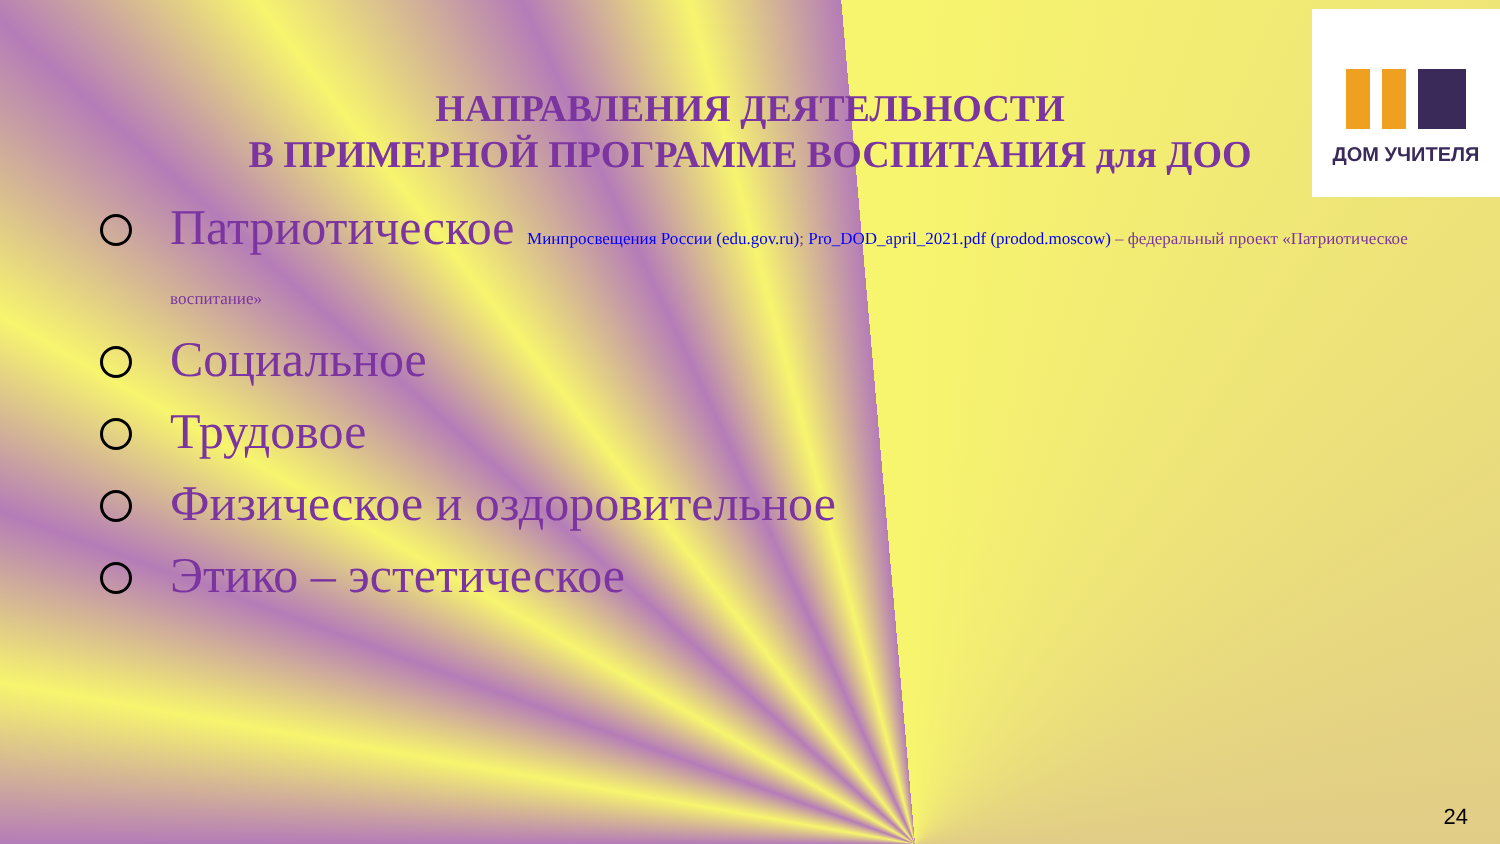ДОМ УЧИТЕЛЯ
НАПРАВЛЕНИЯ ДЕЯТЕЛЬНОСТИ
В ПРИМЕРНОЙ ПРОГРАММЕ ВОСПИТАНИЯ для ДОО
Патриотическое Минпросвещения России (edu.gov.ru); Pro_DOD_april_2021.pdf (prodod.moscow) – федеральный проект «Патриотическое воспитание»
Социальное
Трудовое
Физическое и оздоровительное
Этико – эстетическое
24